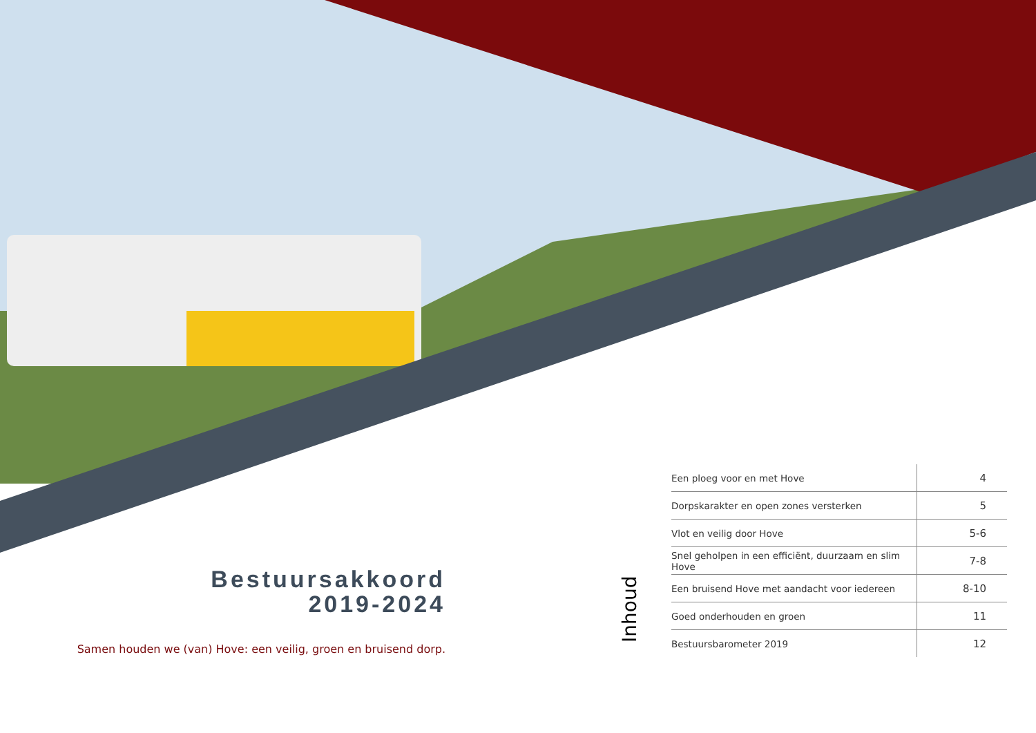Bestuursakkoord
2019-2024
Samen houden we (van) Hove: een veilig, groen en bruisend dorp.
Inhoud
| Een ploeg voor en met Hove | 4 |
| Dorpskarakter en open zones versterken | 5 |
| Vlot en veilig door Hove | 5-6 |
| Snel geholpen in een efficiënt, duurzaam en slim Hove | 7-8 |
| Een bruisend Hove met aandacht voor iedereen | 8-10 |
| Goed onderhouden en groen | 11 |
| Bestuursbarometer 2019 | 12 |